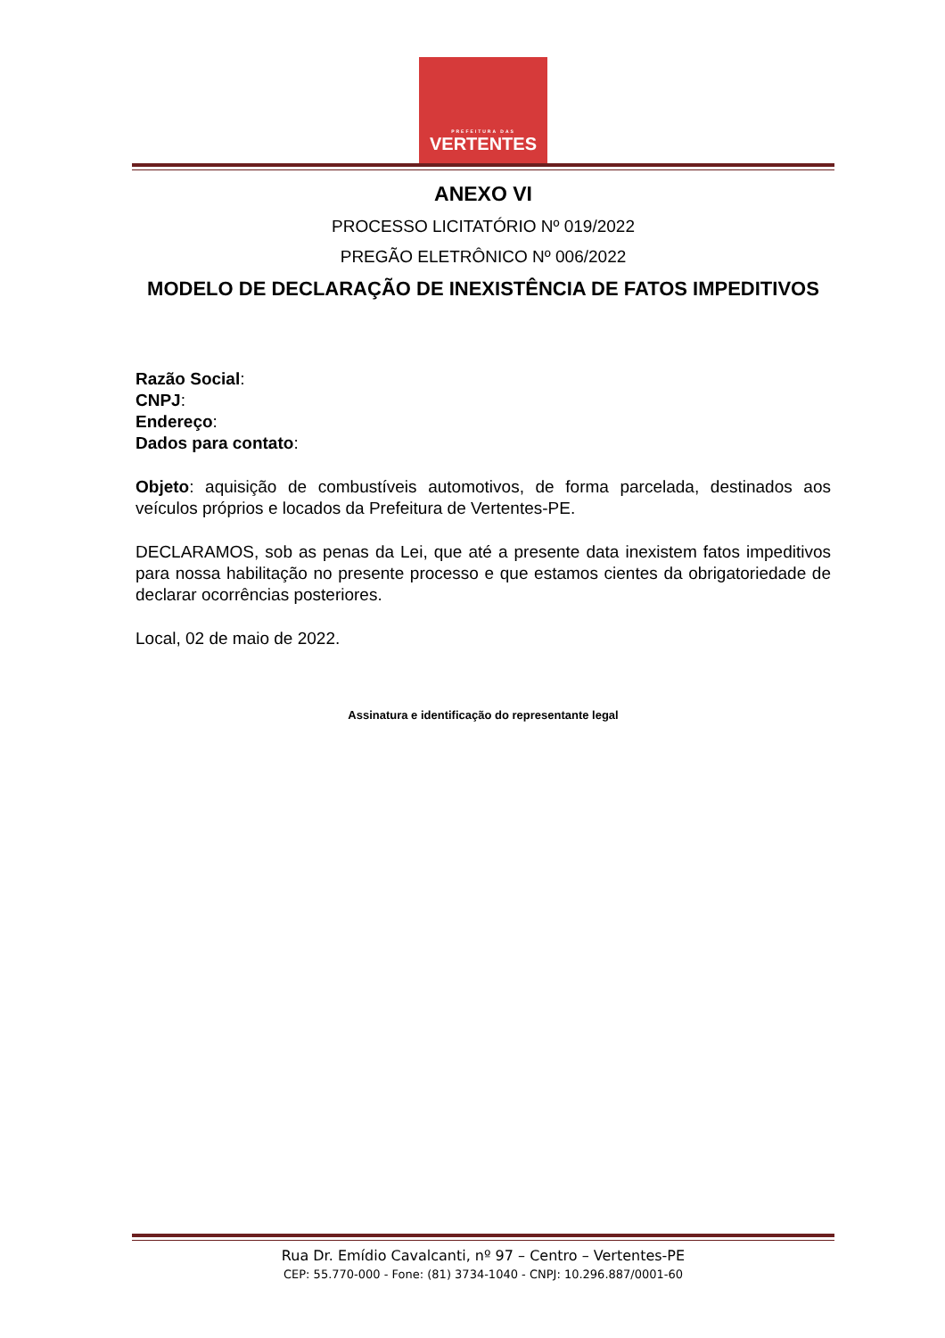PREFEITURA DAS
VERTENTES
ANEXO VI
PROCESSO LICITATÓRIO Nº 019/2022
PREGÃO ELETRÔNICO Nº 006/2022
MODELO DE DECLARAÇÃO DE INEXISTÊNCIA DE FATOS IMPEDITIVOS
Razão Social:
CNPJ:
Endereço:
Dados para contato:
Objeto: aquisição de combustíveis automotivos, de forma parcelada, destinados aos veículos próprios e locados da Prefeitura de Vertentes-PE.
DECLARAMOS, sob as penas da Lei, que até a presente data inexistem fatos impeditivos para nossa habilitação no presente processo e que estamos cientes da obrigatoriedade de declarar ocorrências posteriores.
Local, 02 de maio de 2022.
Assinatura e identificação do representante legal
Rua Dr. Emídio Cavalcanti, nº 97 – Centro – Vertentes-PE
CEP: 55.770-000 - Fone: (81) 3734-1040 - CNPJ: 10.296.887/0001-60